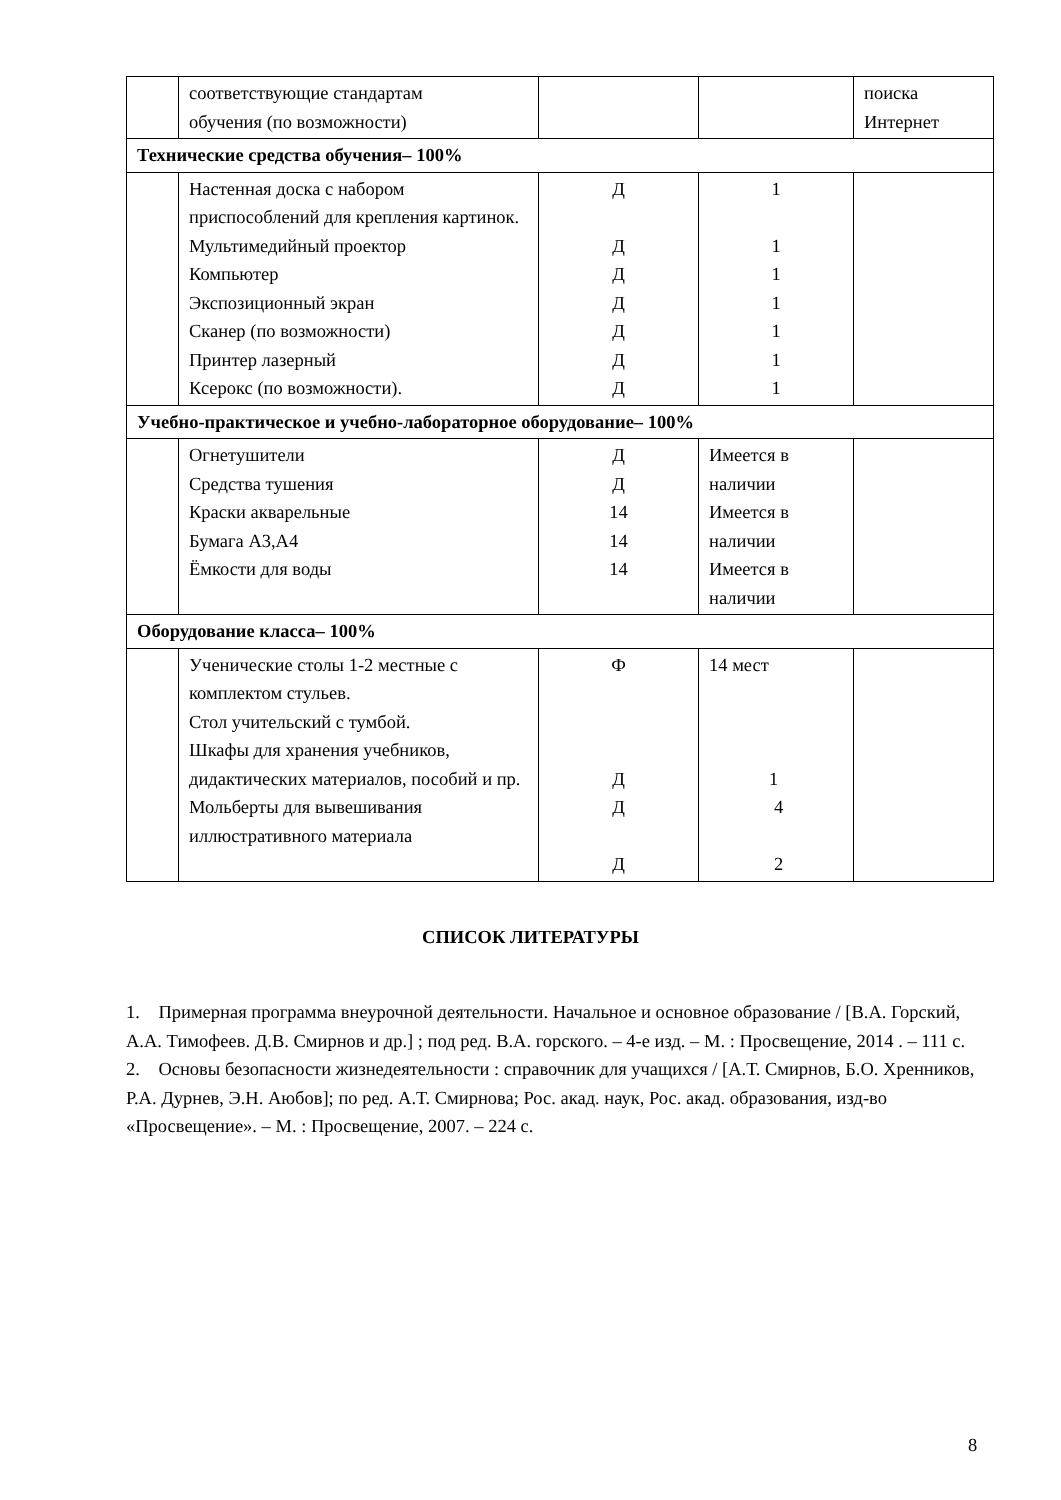| | соответствующие стандартам обучения (по возможности) | | | поиска Интернет |
| Технические средства обучения– 100% | | | | |
| | Настенная доска с набором приспособлений для крепления картинок. Мультимедийный проектор Компьютер Экспозиционный экран Сканер (по возможности) Принтер лазерный Ксерокс (по возможности). | Д Д Д Д Д Д Д | 1 1 1 1 1 1 1 | |
| Учебно-практическое и учебно-лабораторное оборудование– 100% | | | | |
| | Огнетушители Средства тушения Краски акварельные Бумага А3,А4 Ёмкости для воды | Д Д 14 14 14 | Имеется в наличии Имеется в наличии Имеется в наличии | |
| Оборудование класса– 100% | | | | |
| | Ученические столы 1-2 местные с комплектом стульев. Стол учительский с тумбой. Шкафы для хранения учебников, дидактических материалов, пособий и пр. Мольберты для вывешивания иллюстративного материала | Ф Д Д Д | 14 мест 1 4 2 | |
СПИСОК ЛИТЕРАТУРЫ
1. Примерная программа внеурочной деятельности. Начальное и основное образование / [В.А. Горский, А.А. Тимофеев. Д.В. Смирнов и др.] ; под ред. В.А. горского. – 4-е изд. – М. : Просвещение, 2014 . – 111 с.
2. Основы безопасности жизнедеятельности : справочник для учащихся / [А.Т. Смирнов, Б.О. Хренников, Р.А. Дурнев, Э.Н. Аюбов]; по ред. А.Т. Смирнова; Рос. акад. наук, Рос. акад. образования, изд-во «Просвещение». – М. : Просвещение, 2007. – 224 с.
8